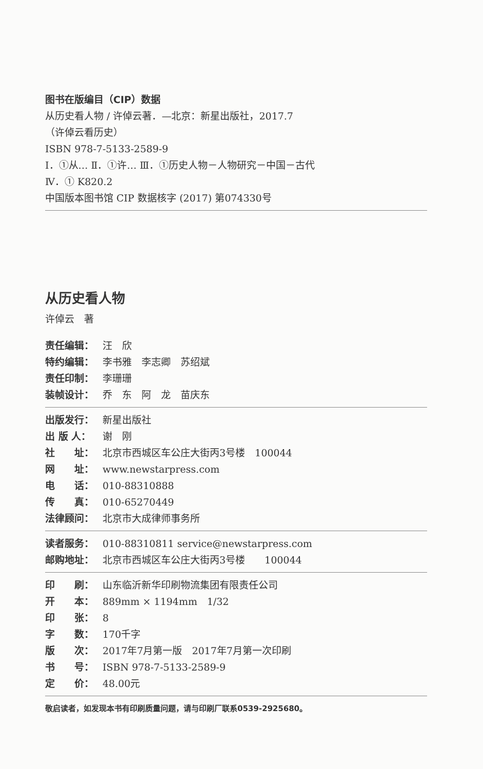图书在版编目（CIP）数据
从历史看人物 / 许倬云著．—北京：新星出版社，2017.7
（许倬云看历史）
ISBN 978-7-5133-2589-9
Ⅰ．①从… Ⅱ．①许… Ⅲ．①历史人物－人物研究－中国－古代
Ⅳ．① K820.2
中国版本图书馆 CIP 数据核字 (2017) 第074330号
从历史看人物
许倬云　著
责任编辑： 汪　欣
特约编辑： 李书雅　李志卿　苏绍斌
责任印制： 李珊珊
装帧设计： 乔　东　阿　龙　苗庆东
出版发行： 新星出版社
出 版 人： 谢　刚
社　　址： 北京市西城区车公庄大街丙3号楼　100044
网　　址： www.newstarpress.com
电　　话： 010-88310888
传　　真： 010-65270449
法律顾问： 北京市大成律师事务所
读者服务： 010-88310811 service@newstarpress.com
邮购地址： 北京市西城区车公庄大街丙3号楼　　100044
印　　刷： 山东临沂新华印刷物流集团有限责任公司
开　　本： 889mm × 1194mm　1/32
印　　张： 8
字　　数： 170千字
版　　次： 2017年7月第一版　2017年7月第一次印刷
书　　号： ISBN 978-7-5133-2589-9
定　　价： 48.00元
敬启读者，如发现本书有印刷质量问题，请与印刷厂联系0539-2925680。